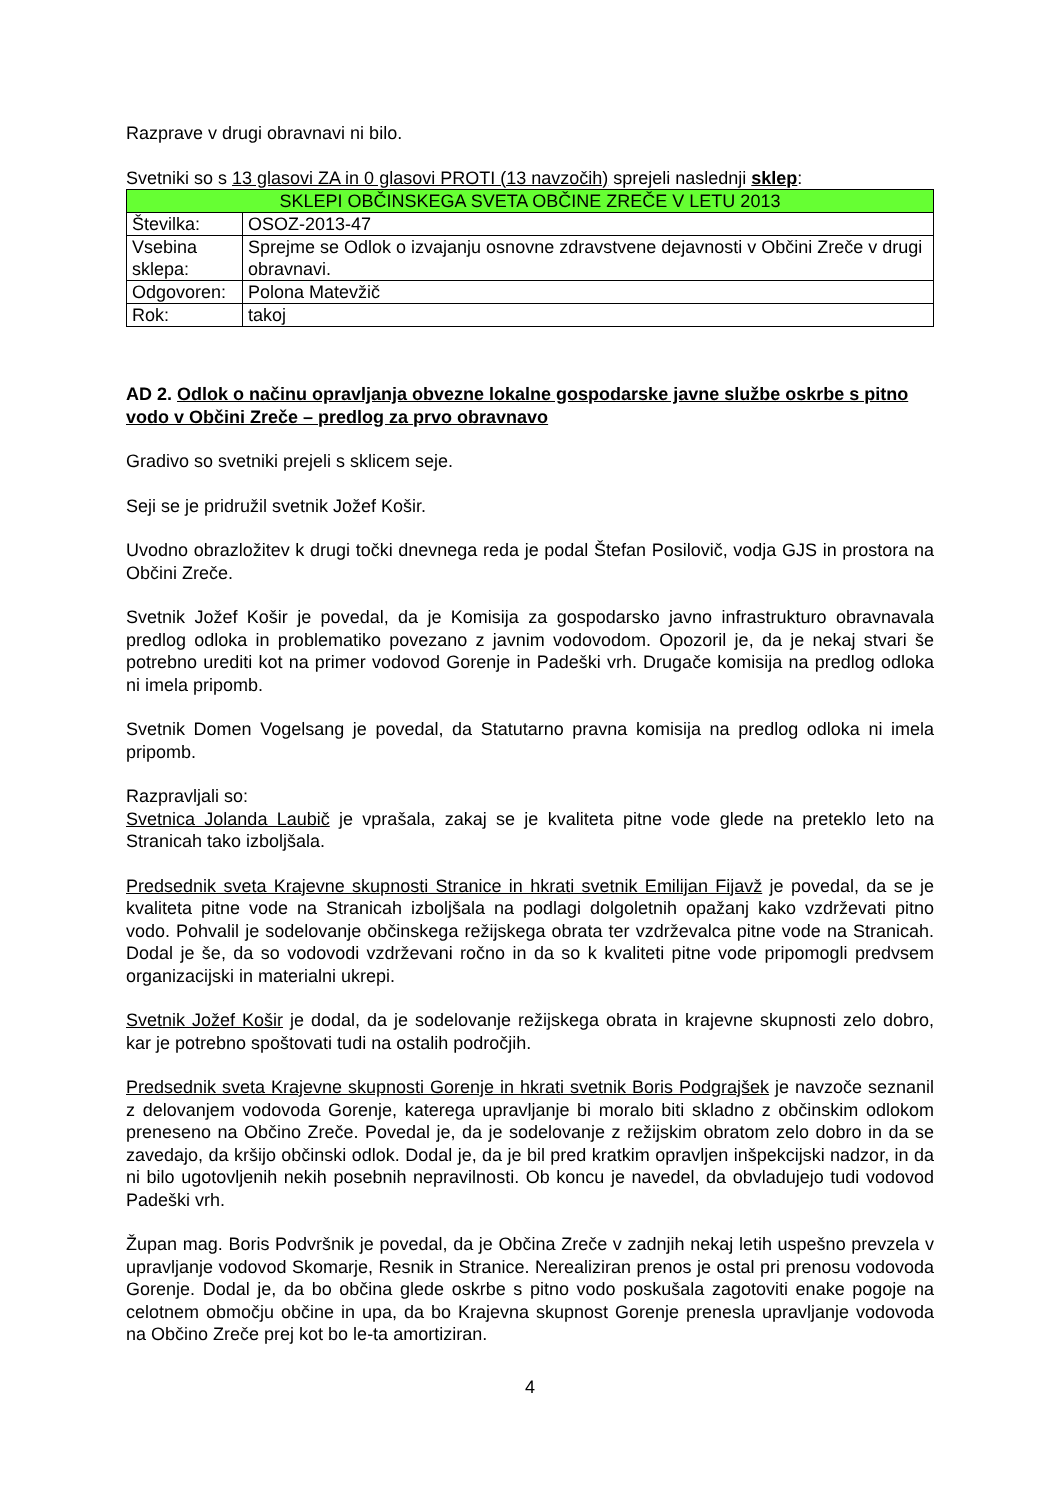Razprave v drugi obravnavi ni bilo.
Svetniki so s 13 glasovi ZA in 0 glasovi PROTI (13 navzočih) sprejeli naslednji sklep:
| SKLEPI OBČINSKEGA SVETA OBČINE ZREČE V LETU 2013 | |
| Številka: | OSOZ-2013-47 |
| Vsebina sklepa: | Sprejme se Odlok o izvajanju osnovne zdravstvene dejavnosti v Občini Zreče v drugi obravnavi. |
| Odgovoren: | Polona Matevžič |
| Rok: | takoj |
AD 2. Odlok o načinu opravljanja obvezne lokalne gospodarske javne službe oskrbe s pitno vodo v Občini Zreče – predlog za prvo obravnavo
Gradivo so svetniki prejeli s sklicem seje.
Seji se je pridružil svetnik Jožef Košir.
Uvodno obrazložitev k drugi točki dnevnega reda je podal Štefan Posilovič, vodja GJS in prostora na Občini Zreče.
Svetnik Jožef Košir je povedal, da je Komisija za gospodarsko javno infrastrukturo obravnavala predlog odloka in problematiko povezano z javnim vodovodom. Opozoril je, da je nekaj stvari še potrebno urediti kot na primer vodovod Gorenje in Padeški vrh. Drugače komisija na predlog odloka ni imela pripomb.
Svetnik Domen Vogelsang je povedal, da Statutarno pravna komisija na predlog odloka ni imela pripomb.
Razpravljali so:
Svetnica Jolanda Laubič je vprašala, zakaj se je kvaliteta pitne vode glede na preteklo leto na Stranicah tako izboljšala.
Predsednik sveta Krajevne skupnosti Stranice in hkrati svetnik Emilijan Fijavž je povedal, da se je kvaliteta pitne vode na Stranicah izboljšala na podlagi dolgoletnih opažanj kako vzdrževati pitno vodo. Pohvalil je sodelovanje občinskega režijskega obrata ter vzdrževalca pitne vode na Stranicah. Dodal je še, da so vodovodi vzdrževani ročno in da so k kvaliteti pitne vode pripomogli predvsem organizacijski in materialni ukrepi.
Svetnik Jožef Košir je dodal, da je sodelovanje režijskega obrata in krajevne skupnosti zelo dobro, kar je potrebno spoštovati tudi na ostalih področjih.
Predsednik sveta Krajevne skupnosti Gorenje in hkrati svetnik Boris Podgrajšek je navzoče seznanil z delovanjem vodovoda Gorenje, katerega upravljanje bi moralo biti skladno z občinskim odlokom preneseno na Občino Zreče. Povedal je, da je sodelovanje z režijskim obratom zelo dobro in da se zavedajo, da kršijo občinski odlok. Dodal je, da je bil pred kratkim opravljen inšpekcijski nadzor, in da ni bilo ugotovljenih nekih posebnih nepravilnosti. Ob koncu je navedel, da obvladujejo tudi vodovod Padeški vrh.
Župan mag. Boris Podvršnik je povedal, da je Občina Zreče v zadnjih nekaj letih uspešno prevzela v upravljanje vodovod Skomarje, Resnik in Stranice. Nerealiziran prenos je ostal pri prenosu vodovoda Gorenje. Dodal je, da bo občina glede oskrbe s pitno vodo poskušala zagotoviti enake pogoje na celotnem območju občine in upa, da bo Krajevna skupnost Gorenje prenesla upravljanje vodovoda na Občino Zreče prej kot bo le-ta amortiziran.
4